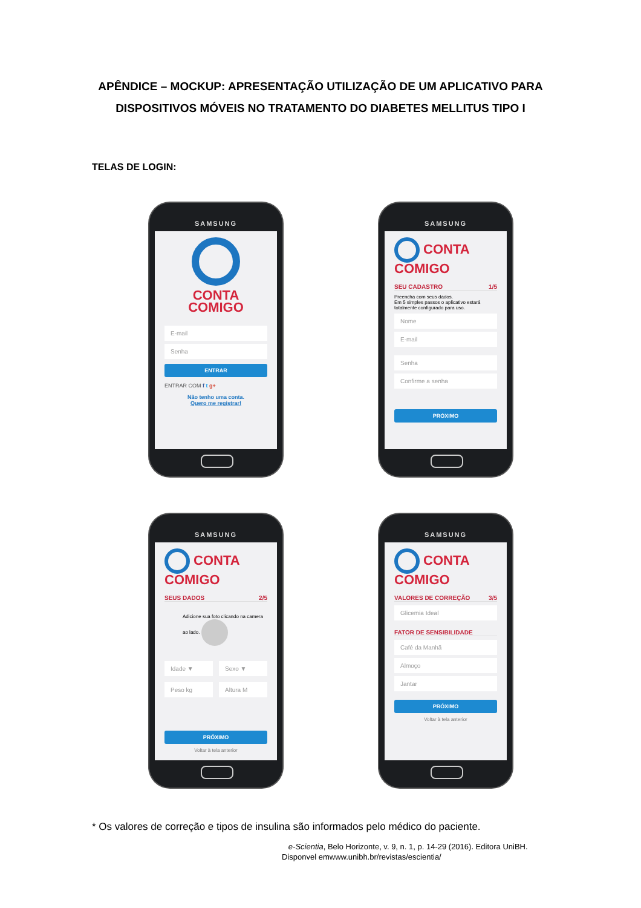APÊNDICE – MOCKUP: APRESENTAÇÃO UTILIZAÇÃO DE UM APLICATIVO PARA
DISPOSITIVOS MÓVEIS NO TRATAMENTO DO DIABETES MELLITUS TIPO I
TELAS DE LOGIN:
SAMSUNG
CONTA
COMIGO
E-mail
Senha
ENTRAR
ENTRAR COM f t g+
Não tenho uma conta.
Quero me registrar!
SAMSUNG
CONTA COMIGO
SEU CADASTRO 1/5
Preencha com seus dados.
Em 5 simples passos o aplicativo estará totalmente configurado para uso.
Nome
E-mail
Senha
Confirme a senha
PRÓXIMO
SAMSUNG
CONTA COMIGO
SEUS DADOS 2/5
Adicione sua foto clicando na camera ao lado.
Idade ▼ Sexo ▼
Peso kg Altura M
PRÓXIMO
Voltar à tela anterior
SAMSUNG
CONTA COMIGO
VALORES DE CORREÇÃO 3/5
Glicemia Ideal
FATOR DE SENSIBILIDADE
Café da Manhã
Almoço
Jantar
PRÓXIMO
Voltar à tela anterior
* Os valores de correção e tipos de insulina são informados pelo médico do paciente.
e-Scientia, Belo Horizonte, v. 9, n. 1, p. 14-29 (2016). Editora UniBH.
Disponvel emwww.unibh.br/revistas/escientia/